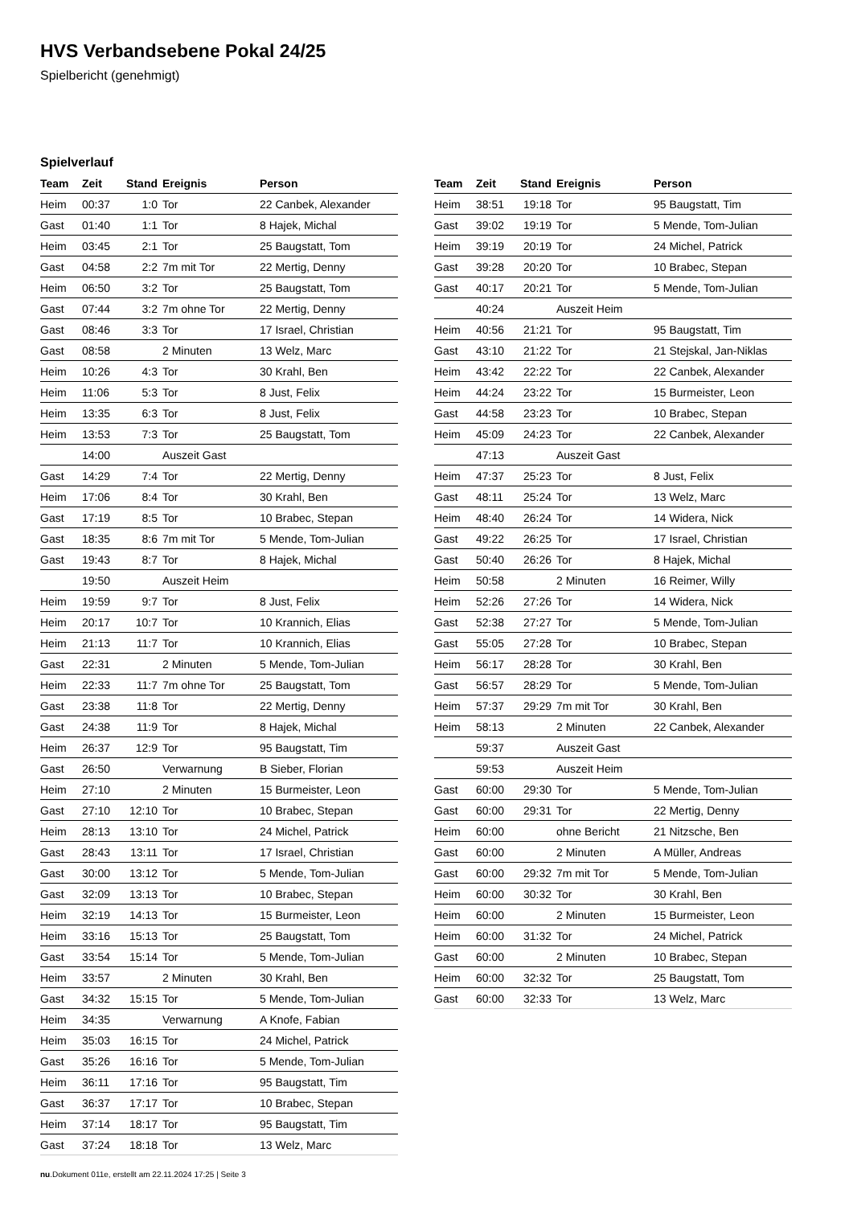HVS Verbandsebene Pokal 24/25
Spielbericht (genehmigt)
Spielverlauf
| Team | Zeit | Stand | Ereignis | Person |
| --- | --- | --- | --- | --- |
| Heim | 00:37 | 1:0 | Tor | 22 Canbek, Alexander |
| Gast | 01:40 | 1:1 | Tor | 8 Hajek, Michal |
| Heim | 03:45 | 2:1 | Tor | 25 Baugstatt, Tom |
| Gast | 04:58 | 2:2 | 7m mit Tor | 22 Mertig, Denny |
| Heim | 06:50 | 3:2 | Tor | 25 Baugstatt, Tom |
| Gast | 07:44 | 3:2 | 7m ohne Tor | 22 Mertig, Denny |
| Gast | 08:46 | 3:3 | Tor | 17 Israel, Christian |
| Gast | 08:58 | | 2 Minuten | 13 Welz, Marc |
| Heim | 10:26 | 4:3 | Tor | 30 Krahl, Ben |
| Heim | 11:06 | 5:3 | Tor | 8 Just, Felix |
| Heim | 13:35 | 6:3 | Tor | 8 Just, Felix |
| Heim | 13:53 | 7:3 | Tor | 25 Baugstatt, Tom |
| | 14:00 | | Auszeit Gast | |
| Gast | 14:29 | 7:4 | Tor | 22 Mertig, Denny |
| Heim | 17:06 | 8:4 | Tor | 30 Krahl, Ben |
| Gast | 17:19 | 8:5 | Tor | 10 Brabec, Stepan |
| Gast | 18:35 | 8:6 | 7m mit Tor | 5 Mende, Tom-Julian |
| Gast | 19:43 | 8:7 | Tor | 8 Hajek, Michal |
| | 19:50 | | Auszeit Heim | |
| Heim | 19:59 | 9:7 | Tor | 8 Just, Felix |
| Heim | 20:17 | 10:7 | Tor | 10 Krannich, Elias |
| Heim | 21:13 | 11:7 | Tor | 10 Krannich, Elias |
| Gast | 22:31 | | 2 Minuten | 5 Mende, Tom-Julian |
| Heim | 22:33 | 11:7 | 7m ohne Tor | 25 Baugstatt, Tom |
| Gast | 23:38 | 11:8 | Tor | 22 Mertig, Denny |
| Gast | 24:38 | 11:9 | Tor | 8 Hajek, Michal |
| Heim | 26:37 | 12:9 | Tor | 95 Baugstatt, Tim |
| Gast | 26:50 | | Verwarnung | B Sieber, Florian |
| Heim | 27:10 | | 2 Minuten | 15 Burmeister, Leon |
| Gast | 27:10 | 12:10 | Tor | 10 Brabec, Stepan |
| Heim | 28:13 | 13:10 | Tor | 24 Michel, Patrick |
| Gast | 28:43 | 13:11 | Tor | 17 Israel, Christian |
| Gast | 30:00 | 13:12 | Tor | 5 Mende, Tom-Julian |
| Gast | 32:09 | 13:13 | Tor | 10 Brabec, Stepan |
| Heim | 32:19 | 14:13 | Tor | 15 Burmeister, Leon |
| Heim | 33:16 | 15:13 | Tor | 25 Baugstatt, Tom |
| Gast | 33:54 | 15:14 | Tor | 5 Mende, Tom-Julian |
| Heim | 33:57 | | 2 Minuten | 30 Krahl, Ben |
| Gast | 34:32 | 15:15 | Tor | 5 Mende, Tom-Julian |
| Heim | 34:35 | | Verwarnung | A Knofe, Fabian |
| Heim | 35:03 | 16:15 | Tor | 24 Michel, Patrick |
| Gast | 35:26 | 16:16 | Tor | 5 Mende, Tom-Julian |
| Heim | 36:11 | 17:16 | Tor | 95 Baugstatt, Tim |
| Gast | 36:37 | 17:17 | Tor | 10 Brabec, Stepan |
| Heim | 37:14 | 18:17 | Tor | 95 Baugstatt, Tim |
| Gast | 37:24 | 18:18 | Tor | 13 Welz, Marc |
| Team | Zeit | Stand | Ereignis | Person |
| --- | --- | --- | --- | --- |
| Heim | 38:51 | 19:18 | Tor | 95 Baugstatt, Tim |
| Gast | 39:02 | 19:19 | Tor | 5 Mende, Tom-Julian |
| Heim | 39:19 | 20:19 | Tor | 24 Michel, Patrick |
| Gast | 39:28 | 20:20 | Tor | 10 Brabec, Stepan |
| Gast | 40:17 | 20:21 | Tor | 5 Mende, Tom-Julian |
| | 40:24 | | Auszeit Heim | |
| Heim | 40:56 | 21:21 | Tor | 95 Baugstatt, Tim |
| Gast | 43:10 | 21:22 | Tor | 21 Stejskal, Jan-Niklas |
| Heim | 43:42 | 22:22 | Tor | 22 Canbek, Alexander |
| Heim | 44:24 | 23:22 | Tor | 15 Burmeister, Leon |
| Gast | 44:58 | 23:23 | Tor | 10 Brabec, Stepan |
| Heim | 45:09 | 24:23 | Tor | 22 Canbek, Alexander |
| | 47:13 | | Auszeit Gast | |
| Heim | 47:37 | 25:23 | Tor | 8 Just, Felix |
| Gast | 48:11 | 25:24 | Tor | 13 Welz, Marc |
| Heim | 48:40 | 26:24 | Tor | 14 Widera, Nick |
| Gast | 49:22 | 26:25 | Tor | 17 Israel, Christian |
| Gast | 50:40 | 26:26 | Tor | 8 Hajek, Michal |
| Heim | 50:58 | | 2 Minuten | 16 Reimer, Willy |
| Heim | 52:26 | 27:26 | Tor | 14 Widera, Nick |
| Gast | 52:38 | 27:27 | Tor | 5 Mende, Tom-Julian |
| Gast | 55:05 | 27:28 | Tor | 10 Brabec, Stepan |
| Heim | 56:17 | 28:28 | Tor | 30 Krahl, Ben |
| Gast | 56:57 | 28:29 | Tor | 5 Mende, Tom-Julian |
| Heim | 57:37 | 29:29 | 7m mit Tor | 30 Krahl, Ben |
| Heim | 58:13 | | 2 Minuten | 22 Canbek, Alexander |
| | 59:37 | | Auszeit Gast | |
| | 59:53 | | Auszeit Heim | |
| Gast | 60:00 | 29:30 | Tor | 5 Mende, Tom-Julian |
| Gast | 60:00 | 29:31 | Tor | 22 Mertig, Denny |
| Heim | 60:00 | | ohne Bericht | 21 Nitzsche, Ben |
| Gast | 60:00 | | 2 Minuten | A Müller, Andreas |
| Gast | 60:00 | 29:32 | 7m mit Tor | 5 Mende, Tom-Julian |
| Heim | 60:00 | 30:32 | Tor | 30 Krahl, Ben |
| Heim | 60:00 | | 2 Minuten | 15 Burmeister, Leon |
| Heim | 60:00 | 31:32 | Tor | 24 Michel, Patrick |
| Gast | 60:00 | | 2 Minuten | 10 Brabec, Stepan |
| Heim | 60:00 | 32:32 | Tor | 25 Baugstatt, Tom |
| Gast | 60:00 | 32:33 | Tor | 13 Welz, Marc |
nu.Dokument 011e, erstellt am 22.11.2024 17:25 | Seite 3